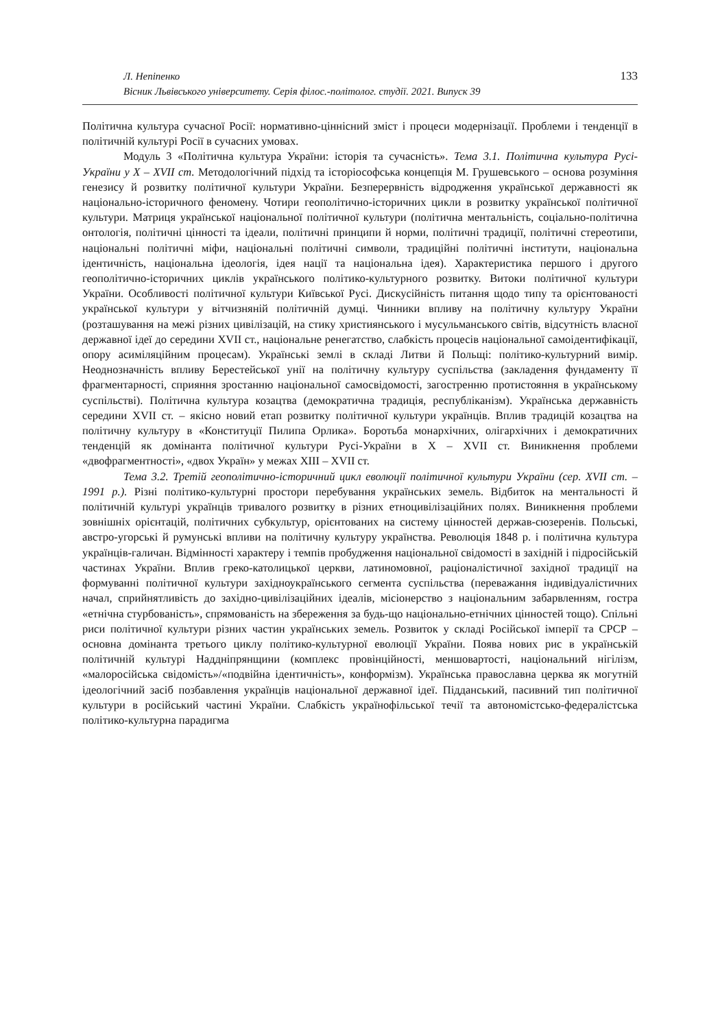Л. Непіпенко
Вісник Львівського університету. Серія філос.-політолог. студії. 2021. Випуск 39
133
Політична культура сучасної Росії: нормативно-ціннісний зміст і процеси модернізації. Проблеми і тенденції в політичній культурі Росії в сучасних умовах.
Модуль 3 «Політична культура України: історія та сучасність». Тема 3.1. Політична культура Русі-України у X – XVII ст. Методологічний підхід та історіософська концепція М. Грушевського – основа розуміння генезису й розвитку політичної культури України. Безперервність відродження української державності як національно-історичного феномену. Чотири геополітично-історичних цикли в розвитку української політичної культури. Матриця української національної політичної культури (політична ментальність, соціально-політична онтологія, політичні цінності та ідеали, політичні принципи й норми, політичні традиції, політичні стереотипи, національні політичні міфи, національні політичні символи, традиційні політичні інститути, національна ідентичність, національна ідеологія, ідея нації та національна ідея). Характеристика першого і другого геополітично-історичних циклів українського політико-культурного розвитку. Витоки політичної культури України. Особливості політичної культури Київської Русі. Дискусійність питання щодо типу та орієнтованості української культури у вітчизняній політичній думці. Чинники впливу на політичну культуру України (розташування на межі різних цивілізацій, на стику християнського і мусульманського світів, відсутність власної державної ідеї до середини XVII ст., національне ренегатство, слабкість процесів національної самоідентифікації, опору асиміляційним процесам). Українські землі в складі Литви й Польщі: політико-культурний вимір. Неоднозначність впливу Берестейської унії на політичну культуру суспільства (закладення фундаменту її фрагментарності, сприяння зростанню національної самосвідомості, загостренню протистояння в українському суспільстві). Політична культура козацтва (демократична традиція, республіканізм). Українська державність середини XVII ст. – якісно новий етап розвитку політичної культури українців. Вплив традицій козацтва на політичну культуру в «Конституції Пилипа Орлика». Боротьба монархічних, олігархічних і демократичних тенденцій як домінанта політичної культури Русі-України в X – XVII ст. Виникнення проблеми «двофрагментності», «двох Україн» у межах XIII – XVII ст.
Тема 3.2. Третій геополітично-історичний цикл еволюції політичної культури України (сер. XVII ст. – 1991 р.). Різні політико-культурні простори перебування українських земель. Відбиток на ментальності й політичній культурі українців тривалого розвитку в різних етноцивілізаційних полях. Виникнення проблеми зовнішніх орієнтацій, політичних субкультур, орієнтованих на систему цінностей держав-сюзеренів. Польські, австро-угорські й румунські впливи на політичну культуру українства. Революція 1848 р. і політична культура українців-галичан. Відмінності характеру і темпів пробудження національної свідомості в західній і підросійській частинах України. Вплив греко-католицької церкви, латиномовної, раціоналістичної західної традиції на формуванні політичної культури західноукраїнського сегмента суспільства (переважання індивідуалістичних начал, сприйнятливість до західно-цивілізаційних ідеалів, місіонерство з національним забарвленням, гостра «етнічна стурбованість», спрямованість на збереження за будь-що національно-етнічних цінностей тощо). Спільні риси політичної культури різних частин українських земель. Розвиток у складі Російської імперії та СРСР – основна домінанта третього циклу політико-культурної еволюції України. Поява нових рис в українській політичній культурі Наддніпрянщини (комплекс провінційності, меншовартості, національний нігілізм, «малоросійська свідомість»/«подвійна ідентичність», конформізм). Українська православна церква як могутній ідеологічний засіб позбавлення українців національної державної ідеї. Підданський, пасивний тип політичної культури в російський частині України. Слабкість українофільської течії та автономістсько-федералістська політико-культурна парадигма